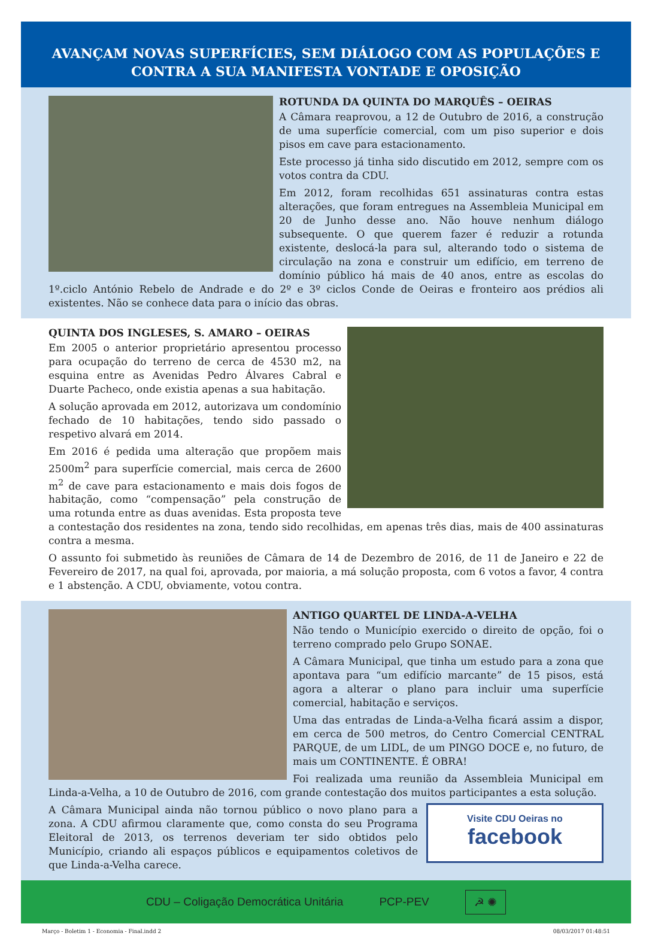AVANÇAM NOVAS SUPERFÍCIES, SEM DIÁLOGO COM AS POPULAÇÕES E
CONTRA A SUA MANIFESTA VONTADE E OPOSIÇÃO
ROTUNDA DA QUINTA DO MARQUÊS – OEIRAS
A Câmara reaprovou, a 12 de Outubro de 2016, a construção de uma superfície comercial, com um piso superior e dois pisos em cave para estacionamento.
Este processo já tinha sido discutido em 2012, sempre com os votos contra da CDU.
Em 2012, foram recolhidas 651 assinaturas contra estas alterações, que foram entregues na Assembleia Municipal em 20 de Junho desse ano. Não houve nenhum diálogo subsequente. O que querem fazer é reduzir a rotunda existente, deslocá-la para sul, alterando todo o sistema de circulação na zona e construir um edifício, em terreno de domínio público há mais de 40 anos, entre as escolas do 1º.ciclo António Rebelo de Andrade e do 2º e 3º ciclos Conde de Oeiras e fronteiro aos prédios ali existentes. Não se conhece data para o início das obras.
QUINTA DOS INGLESES, S. AMARO – OEIRAS
Em 2005 o anterior proprietário apresentou processo para ocupação do terreno de cerca de 4530 m2, na esquina entre as Avenidas Pedro Álvares Cabral e Duarte Pacheco, onde existia apenas a sua habitação.
A solução aprovada em 2012, autorizava um condomínio fechado de 10 habitações, tendo sido passado o respetivo alvará em 2014.
Em 2016 é pedida uma alteração que propõem mais 2500m<sup>2</sup> para superfície comercial, mais cerca de 2600 m<sup>2</sup> de cave para estacionamento e mais dois fogos de habitação, como “compensação” pela construção de uma rotunda entre as duas avenidas. Esta proposta teve a contestação dos residentes na zona, tendo sido recolhidas, em apenas três dias, mais de 400 assinaturas contra a mesma.
O assunto foi submetido às reuniões de Câmara de 14 de Dezembro de 2016, de 11 de Janeiro e 22 de Fevereiro de 2017, na qual foi, aprovada, por maioria, a má solução proposta, com 6 votos a favor, 4 contra e 1 abstenção. A CDU, obviamente, votou contra.
ANTIGO QUARTEL DE LINDA-A-VELHA
Não tendo o Município exercido o direito de opção, foi o terreno comprado pelo Grupo SONAE.
A Câmara Municipal, que tinha um estudo para a zona que apontava para “um edifício marcante” de 15 pisos, está agora a alterar o plano para incluir uma superfície comercial, habitação e serviços.
Uma das entradas de Linda-a-Velha ficará assim a dispor, em cerca de 500 metros, do Centro Comercial CENTRAL PARQUE, de um LIDL, de um PINGO DOCE e, no futuro, de mais um CONTINENTE. É OBRA!
Foi realizada uma reunião da Assembleia Municipal em Linda-a-Velha, a 10 de Outubro de 2016, com grande contestação dos muitos participantes a esta solução.
Visite CDU Oeiras no
facebook
A Câmara Municipal ainda não tornou público o novo plano para a zona. A CDU afirmou claramente que, como consta do seu Programa Eleitoral de 2013, os terrenos deveriam ter sido obtidos pelo Município, criando ali espaços públicos e equipamentos coletivos de que Linda-a-Velha carece.
CDU – Coligação Democrática Unitária PCP-PEV ☭ ✺
Março - Boletim 1 - Economia - Final.indd 2 08/03/2017 01:48:51